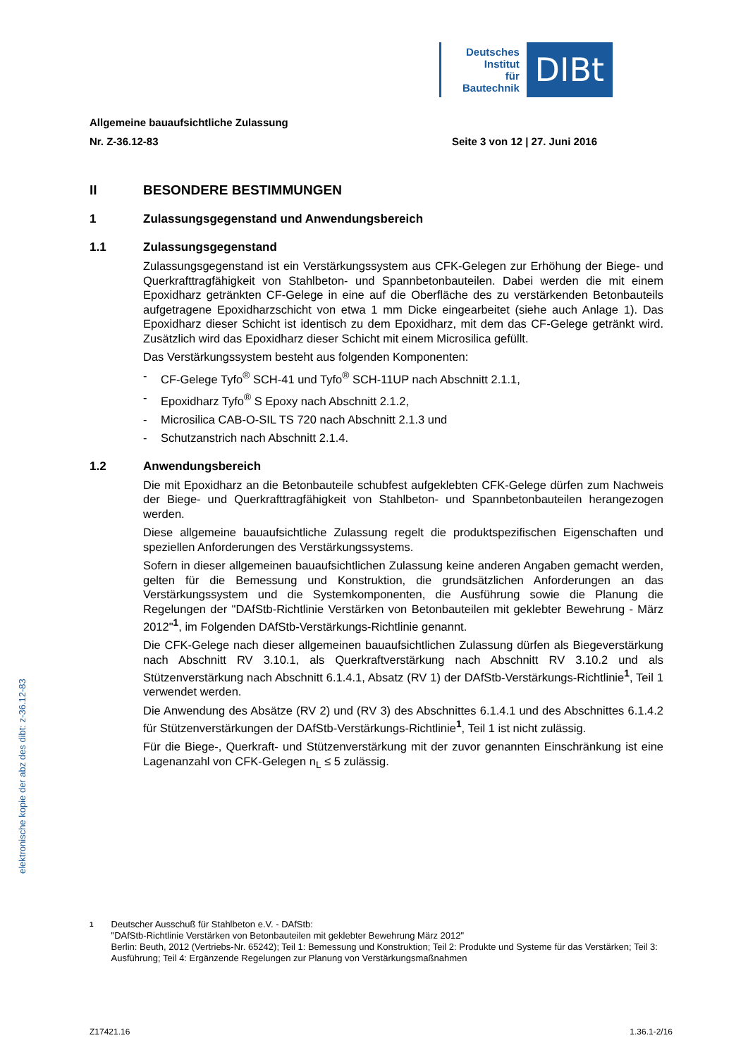Deutsches
Institut
für
Bautechnik
DIBt
Allgemeine bauaufsichtliche Zulassung
Nr. Z-36.12-83 Seite 3 von 12 | 27. Juni 2016
II BESONDERE BESTIMMUNGEN
1 Zulassungsgegenstand und Anwendungsbereich
1.1 Zulassungsgegenstand
Zulassungsgegenstand ist ein Verstärkungssystem aus CFK-Gelegen zur Erhöhung der Biege- und Querkrafttragfähigkeit von Stahlbeton- und Spannbetonbauteilen. Dabei werden die mit einem Epoxidharz getränkten CF-Gelege in eine auf die Oberfläche des zu verstärkenden Betonbauteils aufgetragene Epoxidharzschicht von etwa 1 mm Dicke eingearbeitet (siehe auch Anlage 1). Das Epoxidharz dieser Schicht ist identisch zu dem Epoxidharz, mit dem das CF-Gelege getränkt wird. Zusätzlich wird das Epoxidharz dieser Schicht mit einem Microsilica gefüllt.
Das Verstärkungssystem besteht aus folgenden Komponenten:
- CF-Gelege Tyfo<sup>®</sup> SCH-41 und Tyfo<sup>®</sup> SCH-11UP nach Abschnitt 2.1.1,
- Epoxidharz Tyfo<sup>®</sup> S Epoxy nach Abschnitt 2.1.2,
- Microsilica CAB-O-SIL TS 720 nach Abschnitt 2.1.3 und
- Schutzanstrich nach Abschnitt 2.1.4.
1.2 Anwendungsbereich
Die mit Epoxidharz an die Betonbauteile schubfest aufgeklebten CFK-Gelege dürfen zum Nachweis der Biege- und Querkrafttragfähigkeit von Stahlbeton- und Spannbetonbauteilen herangezogen werden.
Diese allgemeine bauaufsichtliche Zulassung regelt die produktspezifischen Eigenschaften und speziellen Anforderungen des Verstärkungssystems.
Sofern in dieser allgemeinen bauaufsichtlichen Zulassung keine anderen Angaben gemacht werden, gelten für die Bemessung und Konstruktion, die grundsätzlichen Anforderungen an das Verstärkungssystem und die Systemkomponenten, die Ausführung sowie die Planung die Regelungen der "DAfStb-Richtlinie Verstärken von Betonbauteilen mit geklebter Bewehrung - März 2012"<sup>1</sup>, im Folgenden DAfStb-Verstärkungs-Richtlinie genannt.
Die CFK-Gelege nach dieser allgemeinen bauaufsichtlichen Zulassung dürfen als Biegeverstärkung nach Abschnitt RV 3.10.1, als Querkraftverstärkung nach Abschnitt RV 3.10.2 und als Stützenverstärkung nach Abschnitt 6.1.4.1, Absatz (RV 1) der DAfStb-Verstärkungs-Richtlinie<sup>1</sup>, Teil 1 verwendet werden.
Die Anwendung des Absätze (RV 2) und (RV 3) des Abschnittes 6.1.4.1 und des Abschnittes 6.1.4.2 für Stützenverstärkungen der DAfStb-Verstärkungs-Richtlinie<sup>1</sup>, Teil 1 ist nicht zulässig.
Für die Biege-, Querkraft- und Stützenverstärkung mit der zuvor genannten Einschränkung ist eine Lagenanzahl von CFK-Gelegen n<sub>L</sub> ≤ 5 zulässig.
1 Deutscher Ausschuß für Stahlbeton e.V. - DAfStb:
"DAfStb-Richtlinie Verstärken von Betonbauteilen mit geklebter Bewehrung März 2012"
Berlin: Beuth, 2012 (Vertriebs-Nr. 65242); Teil 1: Bemessung und Konstruktion; Teil 2: Produkte und Systeme für das Verstärken; Teil 3: Ausführung; Teil 4: Ergänzende Regelungen zur Planung von Verstärkungsmaßnahmen
elektronische kopie der abz des dibt: z-36.12-83
Z17421.16 1.36.1-2/16